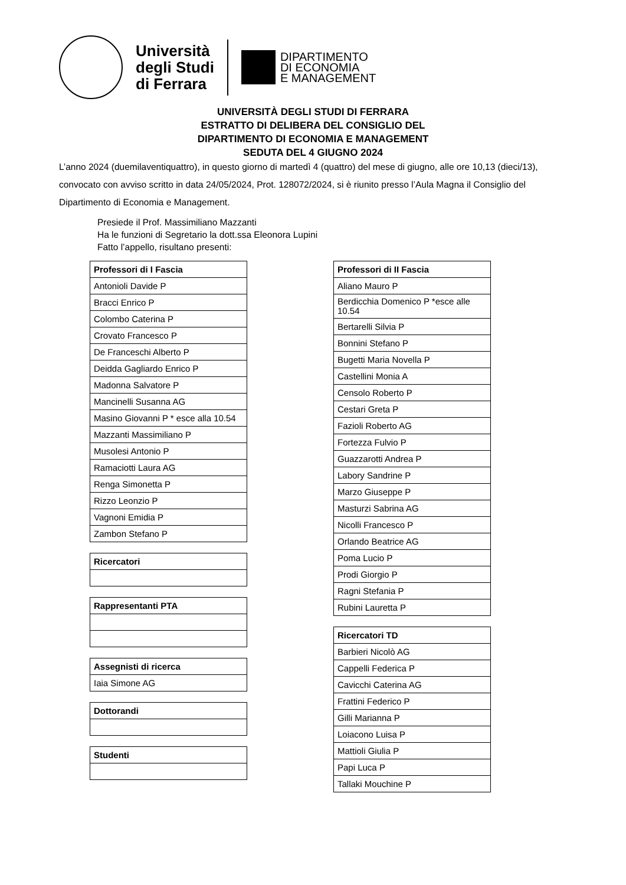Università
degli Studi
di Ferrara
DIPARTIMENTO
DI ECONOMIA
E MANAGEMENT
UNIVERSITÀ DEGLI STUDI DI FERRARA
ESTRATTO DI DELIBERA DEL CONSIGLIO DEL
DIPARTIMENTO DI ECONOMIA E MANAGEMENT
SEDUTA DEL 4 GIUGNO 2024
L’anno 2024 (duemilaventiquattro), in questo giorno di martedì 4 (quattro) del mese di giugno, alle ore 10,13 (dieci/13), convocato con avviso scritto in data 24/05/2024, Prot. 128072/2024, si è riunito presso l’Aula Magna il Consiglio del Dipartimento di Economia e Management.
Presiede il Prof. Massimiliano Mazzanti
Ha le funzioni di Segretario la dott.ssa Eleonora Lupini
Fatto l’appello, risultano presenti:
| Professori di I Fascia |
| --- |
| Antonioli Davide P |
| Bracci Enrico P |
| Colombo Caterina P |
| Crovato Francesco P |
| De Franceschi Alberto P |
| Deidda Gagliardo Enrico P |
| Madonna Salvatore P |
| Mancinelli Susanna AG |
| Masino Giovanni P * esce alla 10.54 |
| Mazzanti Massimiliano P |
| Musolesi Antonio P |
| Ramaciotti Laura AG |
| Renga Simonetta P |
| Rizzo Leonzio P |
| Vagnoni Emidia P |
| Zambon Stefano P |
| Ricercatori |
| --- |
| Rappresentanti PTA |
| --- |
| Assegnisti di ricerca |
| --- |
| Iaia Simone AG |
| Dottorandi |
| --- |
| Studenti |
| --- |
| Professori di II Fascia |
| --- |
| Aliano Mauro P |
| Berdicchia Domenico P *esce alle 10.54 |
| Bertarelli Silvia P |
| Bonnini Stefano P |
| Bugetti Maria Novella P |
| Castellini Monia A |
| Censolo Roberto P |
| Cestari Greta P |
| Fazioli Roberto AG |
| Fortezza Fulvio P |
| Guazzarotti Andrea P |
| Labory Sandrine P |
| Marzo Giuseppe P |
| Masturzi Sabrina AG |
| Nicolli Francesco P |
| Orlando Beatrice AG |
| Poma Lucio P |
| Prodi Giorgio P |
| Ragni Stefania P |
| Rubini Lauretta P |
| Ricercatori TD |
| --- |
| Barbieri Nicolò AG |
| Cappelli Federica P |
| Cavicchi Caterina AG |
| Frattini Federico P |
| Gilli Marianna P |
| Loiacono Luisa P |
| Mattioli Giulia P |
| Papi Luca P |
| Tallaki Mouchine P |